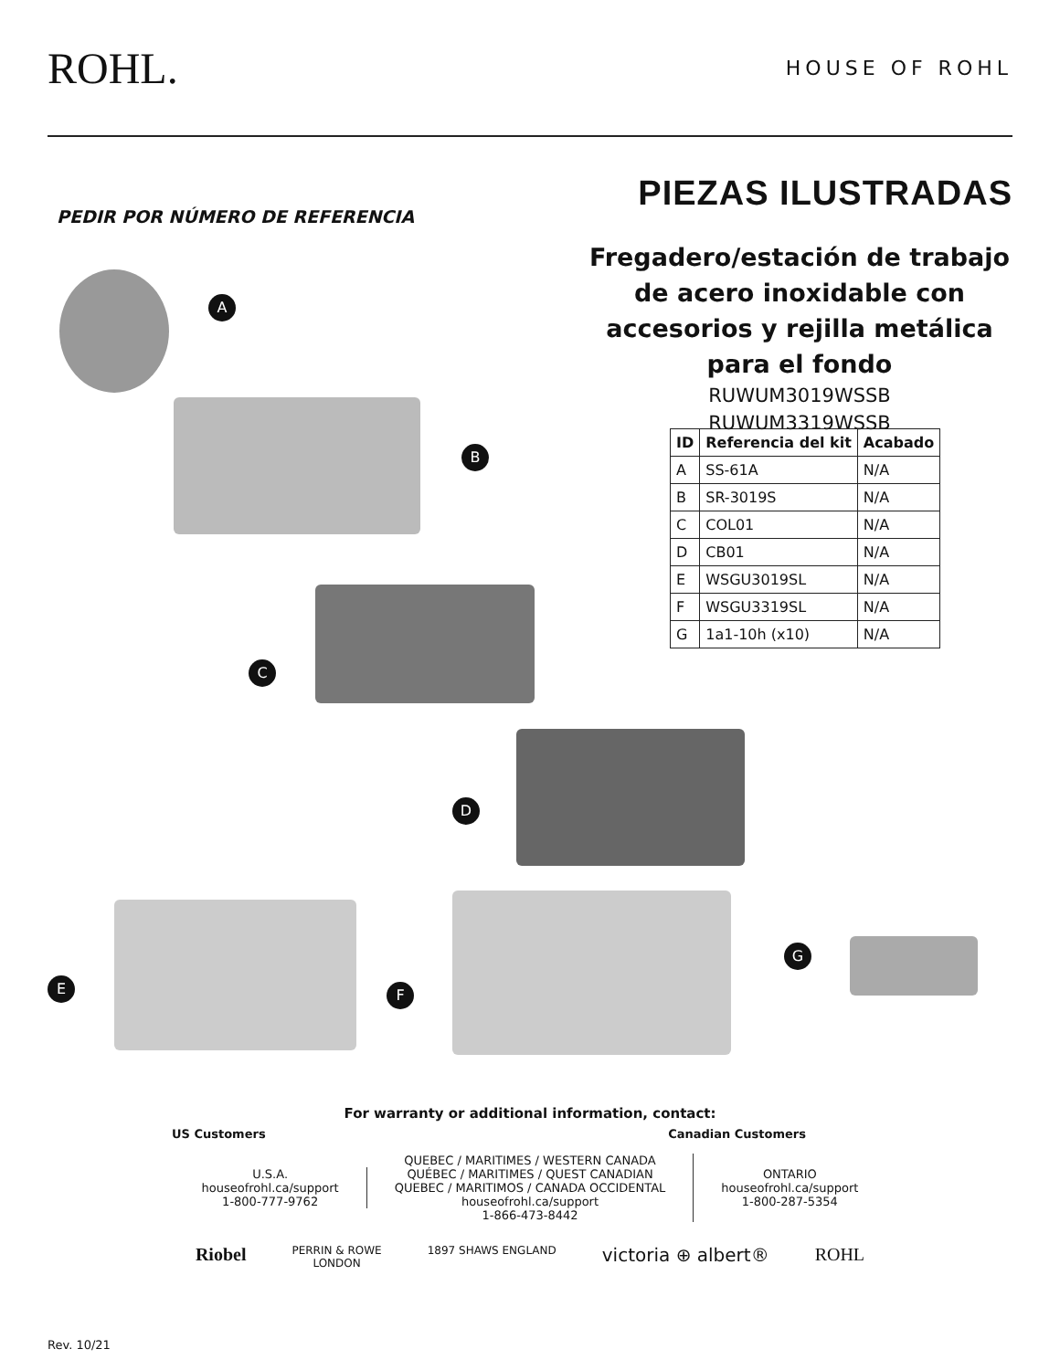ROHL.
HOUSE OF ROHL
PEDIR POR NÚMERO DE REFERENCIA
PIEZAS ILUSTRADAS
Fregadero/estación de trabajo de acero inoxidable con accesorios y rejilla metálica para el fondo
RUWUM3019WSSB
RUWUM3319WSSB
| ID | Referencia del kit | Acabado |
| --- | --- | --- |
| A | SS-61A | N/A |
| B | SR-3019S | N/A |
| C | COL01 | N/A |
| D | CB01 | N/A |
| E | WSGU3019SL | N/A |
| F | WSGU3319SL | N/A |
| G | 1a1-10h (x10) | N/A |
A
B
C
D
E F
G
For warranty or additional information, contact:
US Customers Canadian Customers
U.S.A.
houseofrohl.ca/support
1-800-777-9762
QUEBEC / MARITIMES / WESTERN CANADA
QUÉBEC / MARITIMES / QUEST CANADIAN
QUEBEC / MARITIMOS / CANADA OCCIDENTAL
houseofrohl.ca/support
1-866-473-8442
ONTARIO
houseofrohl.ca/support
1-800-287-5354
Riobel PERRIN & ROWE
LONDON 1897 SHAWS ENGLAND victoria ⊕ albert® ROHL
Rev. 10/21